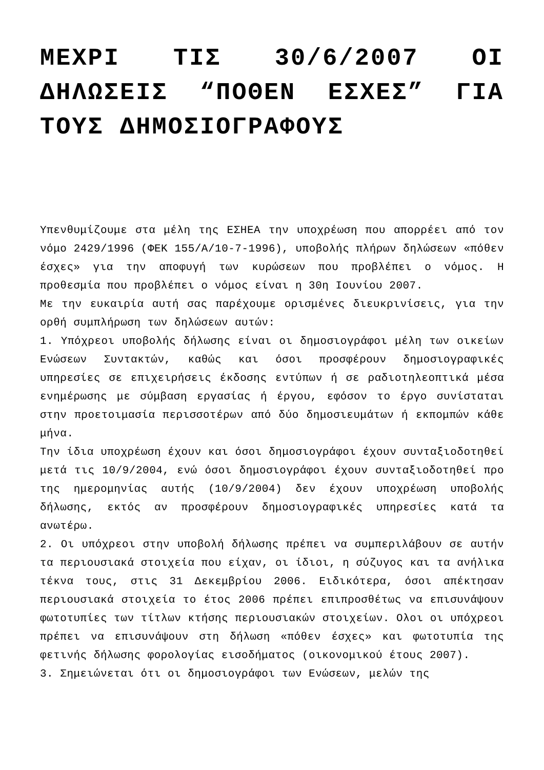ΜΕΧΡΙ ΤΙΣ 30/6/2007 ΟΙ ΔΗΛΩΣΕΙΣ “ΠΟΘΕΝ ΕΣΧΕΣ” ΓΙΑ ΤΟΥΣ ΔΗΜΟΣΙΟΓΡΑΦΟΥΣ
Υπενθυμίζουμε στα μέλη της ΕΣΗΕΑ την υποχρέωση που απορρέει από τον νόμο 2429/1996 (ΦΕΚ 155/Α/10-7-1996), υποβολής πλήρων δηλώσεων «πόθεν έσχες» για την αποφυγή των κυρώσεων που προβλέπει ο νόμος. Η προθεσμία που προβλέπει ο νόμος είναι η 30η Ιουνίου 2007.
Με την ευκαιρία αυτή σας παρέχουμε ορισμένες διευκρινίσεις, για την ορθή συμπλήρωση των δηλώσεων αυτών:
1. Υπόχρεοι υποβολής δήλωσης είναι οι δημοσιογράφοι μέλη των οικείων Ενώσεων Συντακτών, καθώς και όσοι προσφέρουν δημοσιογραφικές υπηρεσίες σε επιχειρήσεις έκδοσης εντύπων ή σε ραδιοτηλεοπτικά μέσα ενημέρωσης με σύμβαση εργασίας ή έργου, εφόσον το έργο συνίσταται στην προετοιμασία περισσοτέρων από δύο δημοσιευμάτων ή εκπομπών κάθε μήνα.
Την ίδια υποχρέωση έχουν και όσοι δημοσιογράφοι έχουν συνταξιοδοτηθεί μετά τις 10/9/2004, ενώ όσοι δημοσιογράφοι έχουν συνταξιοδοτηθεί προ της ημερομηνίας αυτής (10/9/2004) δεν έχουν υποχρέωση υποβολής δήλωσης, εκτός αν προσφέρουν δημοσιογραφικές υπηρεσίες κατά τα ανωτέρω.
2. Οι υπόχρεοι στην υποβολή δήλωσης πρέπει να συμπεριλάβουν σε αυτήν τα περιουσιακά στοιχεία που είχαν, οι ίδιοι, η σύζυγος και τα ανήλικα τέκνα τους, στις 31 Δεκεμβρίου 2006. Ειδικότερα, όσοι απέκτησαν περιουσιακά στοιχεία το έτος 2006 πρέπει επιπροσθέτως να επισυνάψουν φωτοτυπίες των τίτλων κτήσης περιουσιακών στοιχείων. Ολοι οι υπόχρεοι πρέπει να επισυνάψουν στη δήλωση «πόθεν έσχες» και φωτοτυπία της φετινής δήλωσης φορολογίας εισοδήματος (οικονομικού έτους 2007).
3. Σημειώνεται ότι οι δημοσιογράφοι των Ενώσεων, μελών της